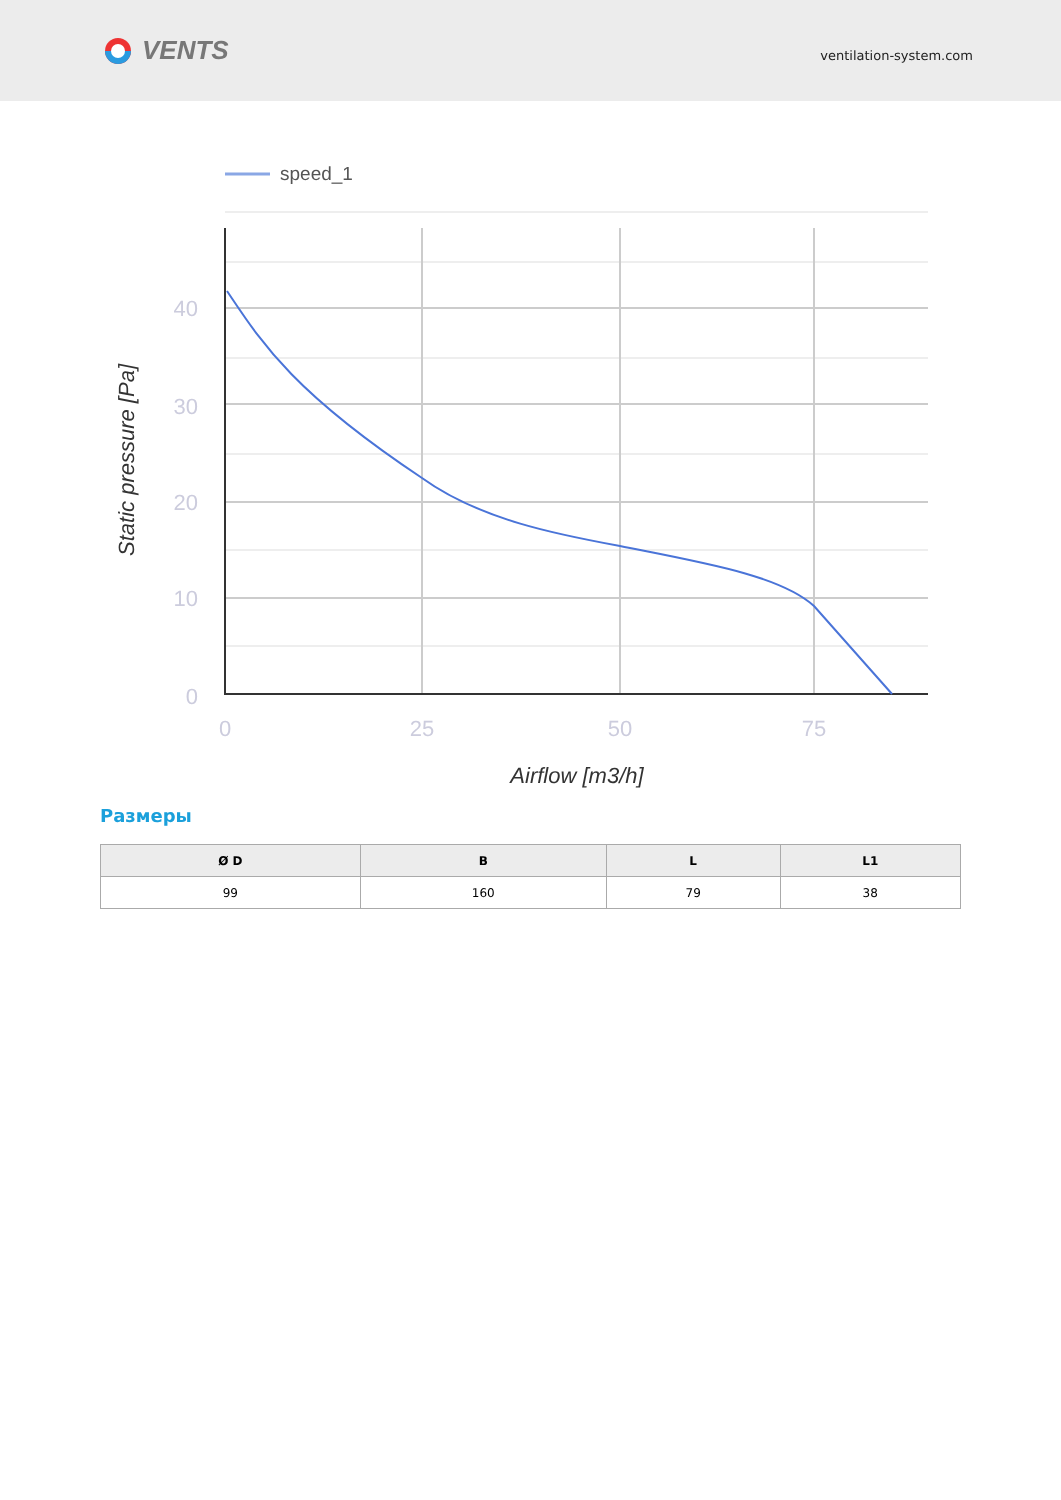VENTS
ventilation-system.com
speed_1
40
30
20
10
0
0
25
50
75
Airflow [m3/h]
Static pressure [Pa]
Размеры
| Ø D | B | L | L1 |
| --- | --- | --- | --- |
| 99 | 160 | 79 | 38 |